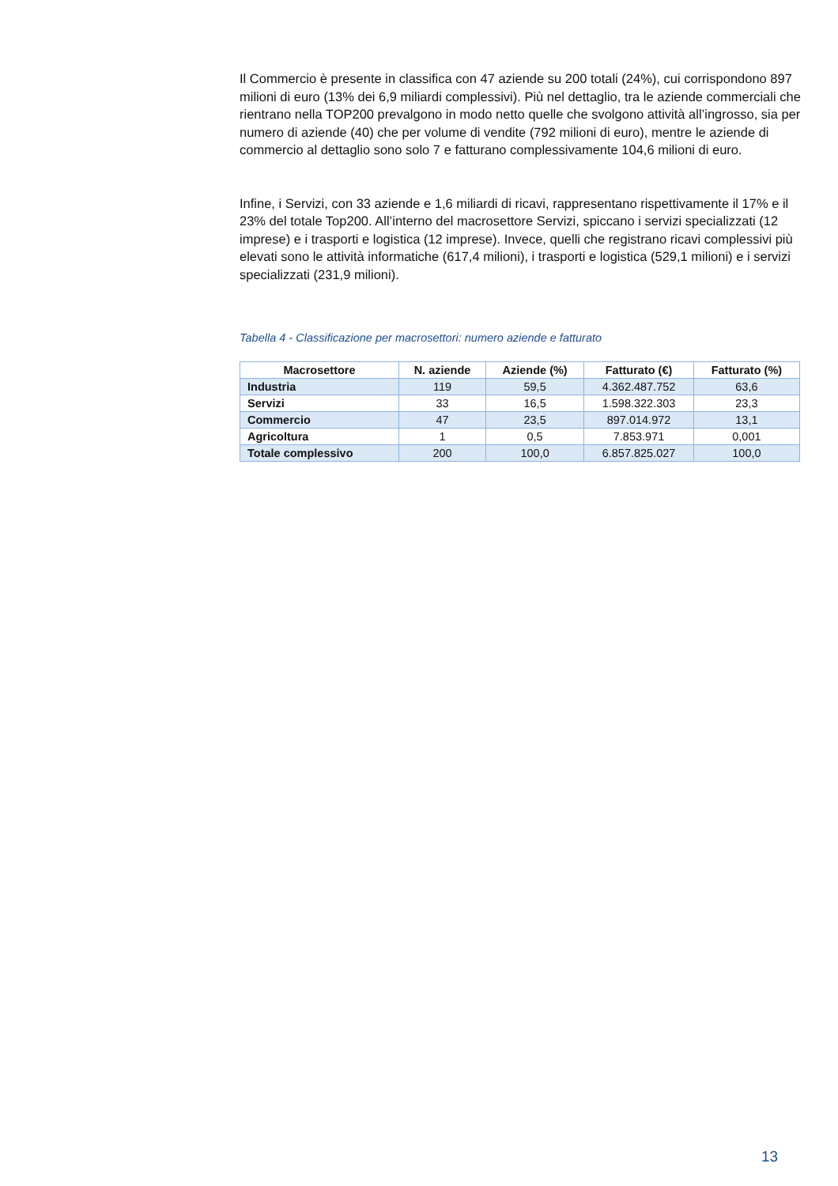Il Commercio è presente in classifica con 47 aziende su 200 totali (24%), cui corrispondono 897 milioni di euro (13% dei 6,9 miliardi complessivi). Più nel dettaglio, tra le aziende commerciali che rientrano nella TOP200 prevalgono in modo netto quelle che svolgono attività all’ingrosso, sia per numero di aziende (40) che per volume di vendite (792 milioni di euro), mentre le aziende di commercio al dettaglio sono solo 7 e fatturano complessivamente 104,6 milioni di euro.
Infine, i Servizi, con 33 aziende e 1,6 miliardi di ricavi, rappresentano rispettivamente il 17% e il 23% del totale Top200. All’interno del macrosettore Servizi, spiccano i servizi specializzati (12 imprese) e i trasporti e logistica (12 imprese). Invece, quelli che registrano ricavi complessivi più elevati sono le attività informatiche (617,4 milioni), i trasporti e logistica (529,1 milioni) e i servizi specializzati (231,9 milioni).
Tabella 4 - Classificazione per macrosettori: numero aziende e fatturato
| Macrosettore | N. aziende | Aziende (%) | Fatturato (€) | Fatturato (%) |
| --- | --- | --- | --- | --- |
| Industria | 119 | 59,5 | 4.362.487.752 | 63,6 |
| Servizi | 33 | 16,5 | 1.598.322.303 | 23,3 |
| Commercio | 47 | 23,5 | 897.014.972 | 13,1 |
| Agricoltura | 1 | 0,5 | 7.853.971 | 0,001 |
| Totale complessivo | 200 | 100,0 | 6.857.825.027 | 100,0 |
13